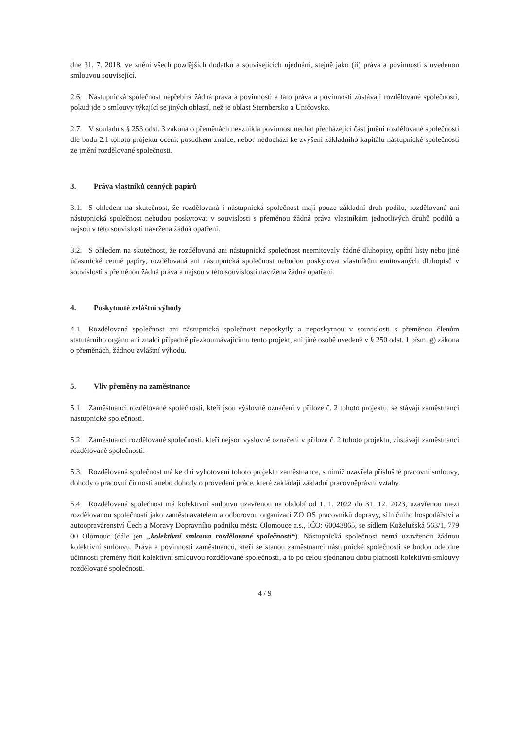dne 31. 7. 2018, ve znění všech pozdějších dodatků a souvisejících ujednání, stejně jako (ii) práva a povinnosti s uvedenou smlouvou související.
2.6. Nástupnická společnost nepřebírá žádná práva a povinnosti a tato práva a povinnosti zůstávají rozdělované společnosti, pokud jde o smlouvy týkající se jiných oblastí, než je oblast Šternbersko a Uničovsko.
2.7. V souladu s § 253 odst. 3 zákona o přeměnách nevznikla povinnost nechat přecházející část jmění rozdělované společnosti dle bodu 2.1 tohoto projektu ocenit posudkem znalce, neboť nedochází ke zvýšení základního kapitálu nástupnické společnosti ze jmění rozdělované společnosti.
3. Práva vlastníků cenných papírů
3.1. S ohledem na skutečnost, že rozdělovaná i nástupnická společnost mají pouze základní druh podílu, rozdělovaná ani nástupnická společnost nebudou poskytovat v souvislosti s přeměnou žádná práva vlastníkům jednotlivých druhů podílů a nejsou v této souvislosti navržena žádná opatření.
3.2. S ohledem na skutečnost, že rozdělovaná ani nástupnická společnost neemitovaly žádné dluhopisy, opční listy nebo jiné účastnické cenné papíry, rozdělovaná ani nástupnická společnost nebudou poskytovat vlastníkům emitovaných dluhopisů v souvislosti s přeměnou žádná práva a nejsou v této souvislosti navrženа žádná opatření.
4. Poskytnuté zvláštní výhody
4.1. Rozdělovaná společnost ani nástupnická společnost neposkytly a neposkytnou v souvislosti s přeměnou členům statutárního orgánu ani znalci případně přezkoumávajícímu tento projekt, ani jiné osobě uvedené v § 250 odst. 1 písm. g) zákona o přeměnách, žádnou zvláštní výhodu.
5. Vliv přeměny na zaměstnance
5.1. Zaměstnanci rozdělované společnosti, kteří jsou výslovně označeni v příloze č. 2 tohoto projektu, se stávají zaměstnanci nástupnické společnosti.
5.2. Zaměstnanci rozdělované společnosti, kteří nejsou výslovně označeni v příloze č. 2 tohoto projektu, zůstávají zaměstnanci rozdělované společnosti.
5.3. Rozdělovaná společnost má ke dni vyhotovení tohoto projektu zaměstnance, s nimiž uzavřela příslušné pracovní smlouvy, dohody o pracovní činnosti anebo dohody o provedení práce, které zakládají základní pracovněprávní vztahy.
5.4. Rozdělovaná společnost má kolektivní smlouvu uzavřenou na období od 1. 1. 2022 do 31. 12. 2023, uzavřenou mezi rozdělovanou společností jako zaměstnavatelem a odborovou organizací ZO OS pracovníků dopravy, silničního hospodářství a autoopravárenství Čech a Moravy Dopravního podniku města Olomouce a.s., IČO: 60043865, se sídlem Koželužská 563/1, 779 00 Olomouc (dále jen „kolektivní smlouva rozdělované společnosti“). Nástupnická společnost nemá uzavřenou žádnou kolektivní smlouvu. Práva a povinnosti zaměstnanců, kteří se stanou zaměstnanci nástupnické společnosti se budou ode dne účinnosti přeměny řídit kolektivní smlouvou rozdělované společnosti, a to po celou sjednanou dobu platnosti kolektivní smlouvy rozdělované společnosti.
4 / 9